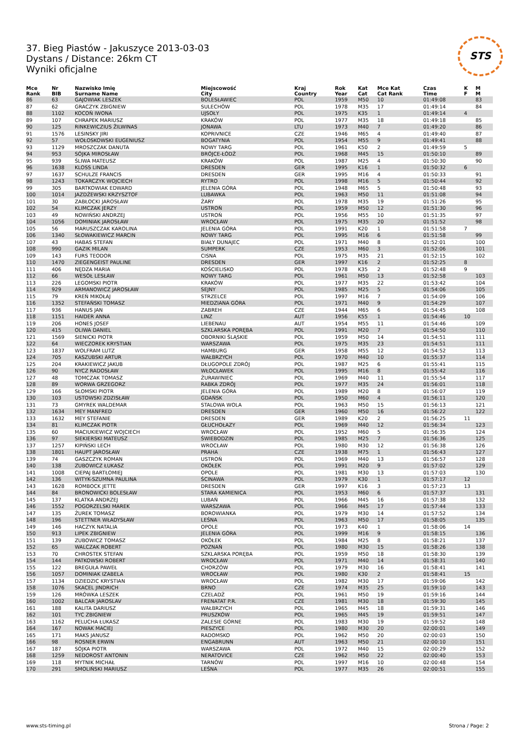37. Bieg Piastów - Jakuszyce 2013-03-03
Dystans / Distance: 26km CT
Wyniki oficjalne
STS
| Mce Rank | Nr BIB | Nazwisko Imię Surname Name | Miejscowość City | Kraj Country | Rok Year | Kat Cat | Mce Kat Cat Rank | Czas Time | K F | M M |
| --- | --- | --- | --- | --- | --- | --- | --- | --- | --- | --- |
| 86 | 63 | GAJOWIAK LESZEK | BOLESŁAWIEC | POL | 1959 | M50 | 10 | 01:49:08 | | 83 |
| 87 | 62 | GRACZYK ZBIGNIEW | SULECHÓW | POL | 1978 | M35 | 17 | 01:49:14 | | 84 |
| 88 | 1102 | KOCOŃ IWONA | UJSOŁY | POL | 1975 | K35 | 1 | 01:49:14 | 4 | |
| 89 | 107 | CHRAPEK MARIUSZ | KRAKÓW | POL | 1977 | M35 | 18 | 01:49:18 | | 85 |
| 90 | 125 | RINKEWICZIUS ŽILWINAS | JONAWA | LTU | 1973 | M40 | 7 | 01:49:20 | | 86 |
| 91 | 1576 | LESINSKY JIRI | KOPRIVNICE | CZE | 1946 | M65 | 4 | 01:49:40 | | 87 |
| 92 | 57 | WOŁOSKOWSKI EUGENIUSZ | BOGATYNIA | POL | 1954 | M55 | 9 | 01:49:41 | | 88 |
| 93 | 1129 | MROSZCZAK DANUTA | NOWY TARG | POL | 1961 | K50 | 2 | 01:49:59 | 5 | |
| 94 | 953 | SÓJKA MIROSŁAW | BRÓJCE-ŁÓDŹ | POL | 1968 | M45 | 15 | 01:50:10 | | 89 |
| 95 | 939 | ŚLIWA MATEUSZ | KRAKÓW | POL | 1987 | M25 | 4 | 01:50:30 | | 90 |
| 96 | 1638 | KLOSS LINDA | DRESDEN | GER | 1995 | K16 | 1 | 01:50:32 | 6 | |
| 97 | 1637 | SCHULZE FRANCIS | DRESDEN | GER | 1995 | M16 | 4 | 01:50:33 | | 91 |
| 98 | 1243 | TOKARCZYK WOJCIECH | RYTRO | POL | 1998 | M16 | 5 | 01:50:44 | | 92 |
| 99 | 305 | BARTKOWIAK EDWARD | JELENIA GÓRA | POL | 1948 | M65 | 5 | 01:50:48 | | 93 |
| 100 | 1014 | JAZDŻEWSKI KRZYSZTOF | LUBAWKA | POL | 1963 | M50 | 11 | 01:51:08 | | 94 |
| 101 | 30 | ZABŁOCKI JAROSŁAW | ŻARY | POL | 1978 | M35 | 19 | 01:51:26 | | 95 |
| 102 | 54 | KLIMCZAK JERZY | USTROŃ | POL | 1959 | M50 | 12 | 01:51:30 | | 96 |
| 103 | 49 | NOWIŃSKI ANDRZEJ | USTROŃ | POL | 1956 | M55 | 10 | 01:51:35 | | 97 |
| 104 | 1056 | DOMINIAK JAROSŁAW | WROCŁAW | POL | 1975 | M35 | 20 | 01:51:52 | | 98 |
| 105 | 56 | MARUSZCZAK KAROLINA | JELENIA GÓRA | POL | 1991 | K20 | 1 | 01:51:58 | 7 | |
| 106 | 1340 | SŁOWAKIEWICZ MARCIN | NOWY TARG | POL | 1995 | M16 | 6 | 01:51:58 | | 99 |
| 107 | 43 | HABAS STEFAN | BIAŁY DUNAJEC | POL | 1971 | M40 | 8 | 01:52:01 | | 100 |
| 108 | 990 | GAZIK MILAN | SUMPERK | CZE | 1953 | M60 | 3 | 01:52:06 | | 101 |
| 109 | 143 | FURS TEODOR | CISNA | POL | 1975 | M35 | 21 | 01:52:15 | | 102 |
| 110 | 1470 | ZIEGENGEIST PAULINE | DRESDEN | GER | 1997 | K16 | 2 | 01:52:25 | 8 | |
| 111 | 406 | NĘDZA MARIA | KOŚCIELISKO | POL | 1978 | K35 | 2 | 01:52:48 | 9 | |
| 112 | 66 | WESÓŁ LESŁAW | NOWY TARG | POL | 1961 | M50 | 13 | 01:52:58 | | 103 |
| 113 | 226 | LEGOMSKI PIOTR | KRAKÓW | POL | 1977 | M35 | 22 | 01:53:42 | | 104 |
| 114 | 929 | ARMANOWICZ JAROSŁAW | SEJNY | POL | 1985 | M25 | 5 | 01:54:06 | | 105 |
| 115 | 79 | KREŃ MIKOŁAJ | STRZELCE | POL | 1997 | M16 | 7 | 01:54:09 | | 106 |
| 116 | 1352 | STEFAŃSKI TOMASZ | MIEDZIANA GÓRA | POL | 1971 | M40 | 9 | 01:54:29 | | 107 |
| 117 | 936 | HANUS JAN | ZABREH | CZE | 1944 | M65 | 6 | 01:54:45 | | 108 |
| 118 | 1151 | HAIDER ANNA | LINZ | AUT | 1956 | K55 | 1 | 01:54:46 | 10 | |
| 119 | 206 | HONES JOSEF | LIEBENAU | AUT | 1954 | M55 | 11 | 01:54:46 | | 109 |
| 120 | 415 | OLIWA DANIEL | SZKLARSKA PORĘBA | POL | 1991 | M20 | 7 | 01:54:50 | | 110 |
| 121 | 1569 | SIENICKI PIOTR | OBORNIKI ŚLĄSKIE | POL | 1959 | M50 | 14 | 01:54:51 | | 111 |
| 122 | 64 | WIECZOREK KRYSTIAN | WARSZAWA | POL | 1975 | M35 | 23 | 01:54:51 | | 111 |
| 123 | 1837 | WOLFRAM LUTZ | HAMBURG | GER | 1958 | M55 | 12 | 01:54:52 | | 113 |
| 124 | 705 | KASZUBSKI ARTUR | WAŁBRZYCH | POL | 1970 | M40 | 10 | 01:55:37 | | 114 |
| 125 | 204 | KRAKIEWICZ JAKUB | DŁUGOPOLE ZDRÓJ | POL | 1987 | M25 | 6 | 01:55:41 | | 115 |
| 126 | 90 | NYCZ RADOSŁAW | WŁOCŁAWEK | POL | 1995 | M16 | 8 | 01:55:42 | | 116 |
| 127 | 48 | TOMCZAK TOMASZ | ŻURAWINIEC | POL | 1969 | M40 | 11 | 01:55:54 | | 117 |
| 128 | 89 | WORWA GRZEGORZ | RABKA ZDRÓJ | POL | 1977 | M35 | 24 | 01:56:01 | | 118 |
| 129 | 166 | SŁOMSKI PIOTR | JELENIA GÓRA | POL | 1989 | M20 | 8 | 01:56:07 | | 119 |
| 130 | 103 | USTOWSKI ZDZISŁAW | GDAŃSK | POL | 1950 | M60 | 4 | 01:56:11 | | 120 |
| 131 | 73 | GMYREK WALDEMAR | STALOWA WOLA | POL | 1963 | M50 | 15 | 01:56:13 | | 121 |
| 132 | 1634 | MEY MANFRED | DRESDEN | GER | 1960 | M50 | 16 | 01:56:22 | | 122 |
| 133 | 1632 | MEY STEFANIE | DRESDEN | GER | 1989 | K20 | 2 | 01:56:25 | 11 | |
| 134 | 81 | KLIMCZAK PIOTR | GŁUCHOŁAZY | POL | 1969 | M40 | 12 | 01:56:34 | | 123 |
| 135 | 60 | MACIUKIEWICZ WOJCIECH | WROCŁAW | POL | 1952 | M60 | 5 | 01:56:35 | | 124 |
| 136 | 97 | SIEKIERSKI MATEUSZ | ŚWIEBODZIN | POL | 1985 | M25 | 7 | 01:56:36 | | 125 |
| 137 | 1257 | KIPIŃSKI LECH | WROCŁAW | POL | 1980 | M30 | 12 | 01:56:38 | | 126 |
| 138 | 1801 | HAUPT JAROSŁAW | PRAHA | CZE | 1938 | M75 | 1 | 01:56:43 | | 127 |
| 139 | 74 | GASZCZYK ROMAN | USTROŃ | POL | 1969 | M40 | 13 | 01:56:57 | | 128 |
| 140 | 138 | ZUBOWICZ ŁUKASZ | OKÓŁEK | POL | 1991 | M20 | 9 | 01:57:02 | | 129 |
| 141 | 1008 | CIEPAJ BARTŁOMIEJ | OPOLE | POL | 1981 | M30 | 13 | 01:57:03 | | 130 |
| 142 | 136 | WITYK-SZUMNA PAULINA | ŚCINAWA | POL | 1979 | K30 | 1 | 01:57:17 | 12 | |
| 143 | 1628 | ROMBOCK JETTE | DRESDEN | GER | 1997 | K16 | 3 | 01:57:23 | 13 | |
| 144 | 84 | BRONOWICKI BOLESŁAW | STARA KAMIENICA | POL | 1953 | M60 | 6 | 01:57:37 | | 131 |
| 145 | 137 | KLATKA ANDRZEJ | LUBAŃ | POL | 1966 | M45 | 16 | 01:57:38 | | 132 |
| 146 | 1552 | POGORZELSKI MAREK | WARSZAWA | POL | 1966 | M45 | 17 | 01:57:44 | | 133 |
| 147 | 135 | ŻUREK TOMASZ | BOROWIANKA | POL | 1979 | M30 | 14 | 01:57:52 | | 134 |
| 148 | 196 | STETTNER WŁADYSŁAW | LEŚNA | POL | 1963 | M50 | 17 | 01:58:05 | | 135 |
| 149 | 146 | HACZYK NATALIA | OPOLE | POL | 1973 | K40 | 1 | 01:58:06 | 14 | |
| 150 | 913 | LIPEK ZBIGNIEW | JELENIA GÓRA | POL | 1999 | M16 | 9 | 01:58:15 | | 136 |
| 151 | 139 | ZUBOWICZ TOMASZ | OKÓŁEK | POL | 1984 | M25 | 8 | 01:58:21 | | 137 |
| 152 | 65 | WALCZAK ROBERT | POZNAŃ | POL | 1980 | M30 | 15 | 01:58:26 | | 138 |
| 153 | 70 | CHROSTEK STEFAN | SZKLARSKA PORĘBA | POL | 1959 | M50 | 18 | 01:58:30 | | 139 |
| 154 | 144 | PATKOWSKI ROBERT | WROCŁAW | POL | 1971 | M40 | 14 | 01:58:31 | | 140 |
| 155 | 122 | BREGUŁA PAWEŁ | CHORZÓW | POL | 1979 | M30 | 16 | 01:58:41 | | 141 |
| 156 | 1057 | DOMINIAK IZABELA | WROCŁAW | POL | 1980 | K30 | 2 | 01:58:41 | 15 | |
| 157 | 1134 | DZIEDZIC KRYSTIAN | WROCŁAW | POL | 1982 | M30 | 17 | 01:59:06 | | 142 |
| 158 | 1076 | SKACEL JINDRICH | BRNO | CZE | 1974 | M35 | 25 | 01:59:10 | | 143 |
| 159 | 126 | MRÓWKA LESZEK | CZELADŹ | POL | 1961 | M50 | 19 | 01:59:16 | | 144 |
| 160 | 1002 | BALCAR JAROSLAV | FRENATAT P.R. | CZE | 1981 | M30 | 18 | 01:59:30 | | 145 |
| 161 | 188 | KALITA DARIUSZ | WAŁBRZYCH | POL | 1965 | M45 | 18 | 01:59:31 | | 146 |
| 162 | 101 | TYC ZBIGNIEW | PRUSZKÓW | POL | 1965 | M45 | 19 | 01:59:51 | | 147 |
| 163 | 1162 | PELUCHA ŁUKASZ | ZALESIE GÓRNE | POL | 1983 | M30 | 19 | 01:59:52 | | 148 |
| 164 | 167 | NOWAK MACIEJ | PIESZYCE | POL | 1980 | M30 | 20 | 02:00:01 | | 149 |
| 165 | 171 | MAKS JANUSZ | RADOMSKO | POL | 1962 | M50 | 20 | 02:00:03 | | 150 |
| 166 | 98 | ROSNER ERWIN | ENGABRUNN | AUT | 1963 | M50 | 21 | 02:00:10 | | 151 |
| 167 | 187 | SÓJKA PIOTR | WARSZAWA | POL | 1972 | M40 | 15 | 02:00:29 | | 152 |
| 168 | 1259 | NEDOROST ANTONIN | NERATOVICE | CZE | 1962 | M50 | 22 | 02:00:40 | | 153 |
| 169 | 118 | MYTNIK MICHAŁ | TARNÓW | POL | 1997 | M16 | 10 | 02:00:48 | | 154 |
| 170 | 291 | SMOLIŃSKI MARIUSZ | LEŚNA | POL | 1977 | M35 | 26 | 02:00:51 | | 155 |
www.sts-timing.pl Strona / Page: 2